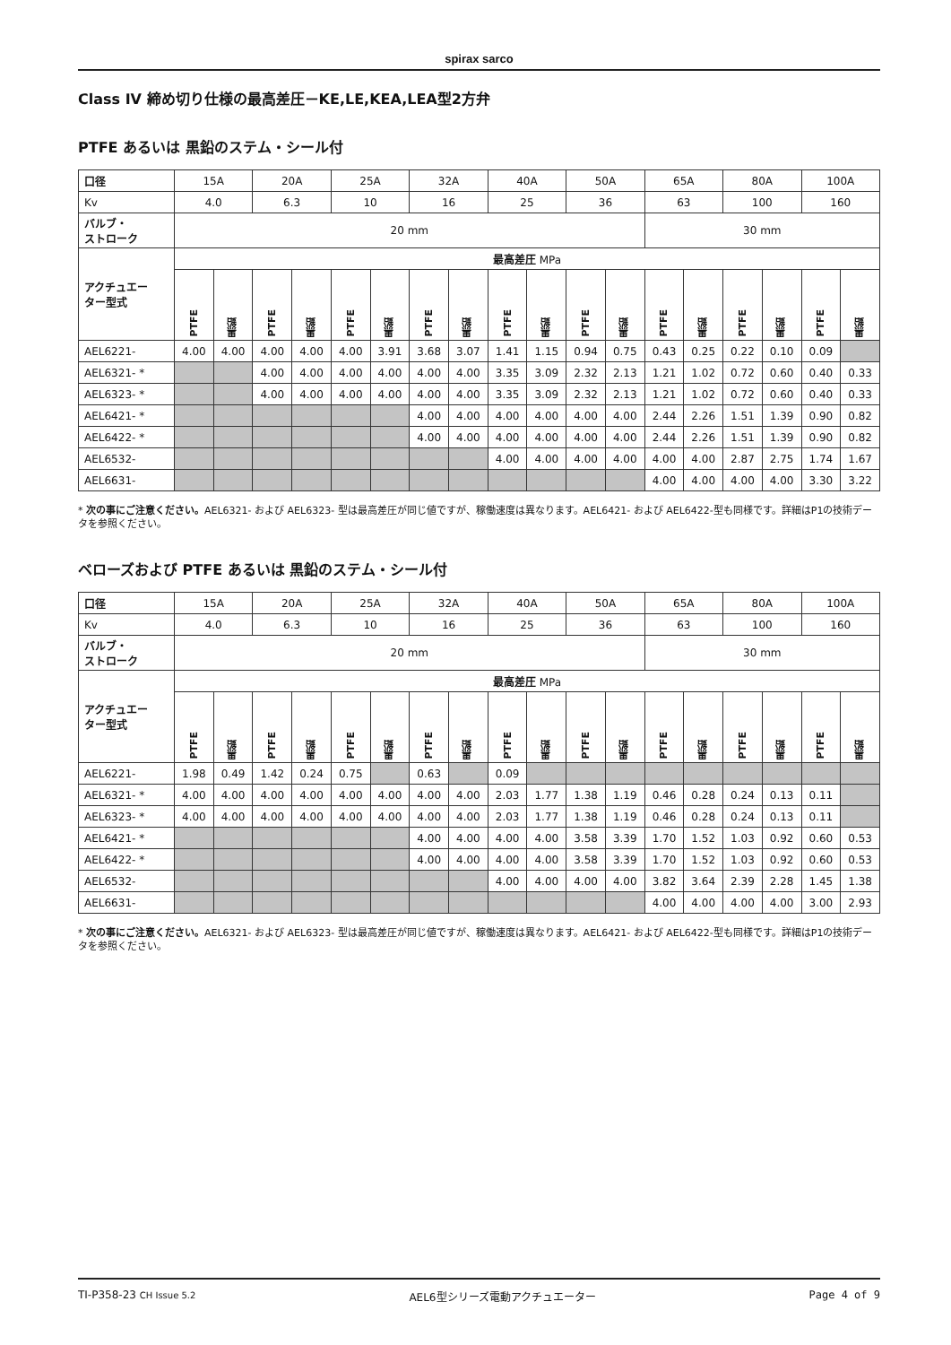spirax sarco
Class IV 締め切り仕様の最高差圧－KE,LE,KEA,LEA型2方弁
PTFE あるいは 黒鉛のステム・シール付
| 口径 | 15A | | 20A | | 25A | | 32A | | 40A | | 50A | | 65A | | 80A | | 100A | |
| Kv | 4.0 | | 6.3 | | 10 | | 16 | | 25 | | 36 | | 63 | | 100 | | 160 | |
| バルブ・ ストローク | 20 mm | | | | | | | | | | | | 30 mm | | | | | |
| アクチュエー ター型式 | 最高差圧 MPa | | | | | | | | | | | | | | | | | |
| | PTFE | 黒鉛 | PTFE | 黒鉛 | PTFE | 黒鉛 | PTFE | 黒鉛 | PTFE | 黒鉛 | PTFE | 黒鉛 | PTFE | 黒鉛 | PTFE | 黒鉛 | PTFE | 黒鉛 |
| AEL6221- | 4.00 | 4.00 | 4.00 | 4.00 | 4.00 | 3.91 | 3.68 | 3.07 | 1.41 | 1.15 | 0.94 | 0.75 | 0.43 | 0.25 | 0.22 | 0.10 | 0.09 | |
| AEL6321- * | | | 4.00 | 4.00 | 4.00 | 4.00 | 4.00 | 4.00 | 3.35 | 3.09 | 2.32 | 2.13 | 1.21 | 1.02 | 0.72 | 0.60 | 0.40 | 0.33 |
| AEL6323- * | | | 4.00 | 4.00 | 4.00 | 4.00 | 4.00 | 4.00 | 3.35 | 3.09 | 2.32 | 2.13 | 1.21 | 1.02 | 0.72 | 0.60 | 0.40 | 0.33 |
| AEL6421- * | | | | | | | 4.00 | 4.00 | 4.00 | 4.00 | 4.00 | 4.00 | 2.44 | 2.26 | 1.51 | 1.39 | 0.90 | 0.82 |
| AEL6422- * | | | | | | | 4.00 | 4.00 | 4.00 | 4.00 | 4.00 | 4.00 | 2.44 | 2.26 | 1.51 | 1.39 | 0.90 | 0.82 |
| AEL6532- | | | | | | | | | 4.00 | 4.00 | 4.00 | 4.00 | 4.00 | 4.00 | 2.87 | 2.75 | 1.74 | 1.67 |
| AEL6631- | | | | | | | | | | | | | 4.00 | 4.00 | 4.00 | 4.00 | 3.30 | 3.22 |
* 次の事にご注意ください。AEL6321- および AEL6323- 型は最高差圧が同じ値ですが、稼働速度は異なります。AEL6421- および AEL6422-型も同様です。詳細はP1の技術データを参照ください。
ベローズおよび PTFE あるいは 黒鉛のステム・シール付
| 口径 | 15A | | 20A | | 25A | | 32A | | 40A | | 50A | | 65A | | 80A | | 100A | |
| Kv | 4.0 | | 6.3 | | 10 | | 16 | | 25 | | 36 | | 63 | | 100 | | 160 | |
| バルブ・ ストローク | 20 mm | | | | | | | | | | | | 30 mm | | | | | |
| アクチュエー ター型式 | 最高差圧 MPa | | | | | | | | | | | | | | | | | |
| | PTFE | 黒鉛 | PTFE | 黒鉛 | PTFE | 黒鉛 | PTFE | 黒鉛 | PTFE | 黒鉛 | PTFE | 黒鉛 | PTFE | 黒鉛 | PTFE | 黒鉛 | PTFE | 黒鉛 |
| AEL6221- | 1.98 | 0.49 | 1.42 | 0.24 | 0.75 | | 0.63 | | 0.09 | | | | | | | | | |
| AEL6321- * | 4.00 | 4.00 | 4.00 | 4.00 | 4.00 | 4.00 | 4.00 | 4.00 | 2.03 | 1.77 | 1.38 | 1.19 | 0.46 | 0.28 | 0.24 | 0.13 | 0.11 | |
| AEL6323- * | 4.00 | 4.00 | 4.00 | 4.00 | 4.00 | 4.00 | 4.00 | 4.00 | 2.03 | 1.77 | 1.38 | 1.19 | 0.46 | 0.28 | 0.24 | 0.13 | 0.11 | |
| AEL6421- * | | | | | | | 4.00 | 4.00 | 4.00 | 4.00 | 3.58 | 3.39 | 1.70 | 1.52 | 1.03 | 0.92 | 0.60 | 0.53 |
| AEL6422- * | | | | | | | 4.00 | 4.00 | 4.00 | 4.00 | 3.58 | 3.39 | 1.70 | 1.52 | 1.03 | 0.92 | 0.60 | 0.53 |
| AEL6532- | | | | | | | | | 4.00 | 4.00 | 4.00 | 4.00 | 3.82 | 3.64 | 2.39 | 2.28 | 1.45 | 1.38 |
| AEL6631- | | | | | | | | | | | | | 4.00 | 4.00 | 4.00 | 4.00 | 3.00 | 2.93 |
* 次の事にご注意ください。AEL6321- および AEL6323- 型は最高差圧が同じ値ですが、稼働速度は異なります。AEL6421- および AEL6422-型も同様です。詳細はP1の技術データを参照ください。
TI-P358-23 CH Issue 5.2 AEL6型シリーズ電動アクチュエーター Page 4 of 9